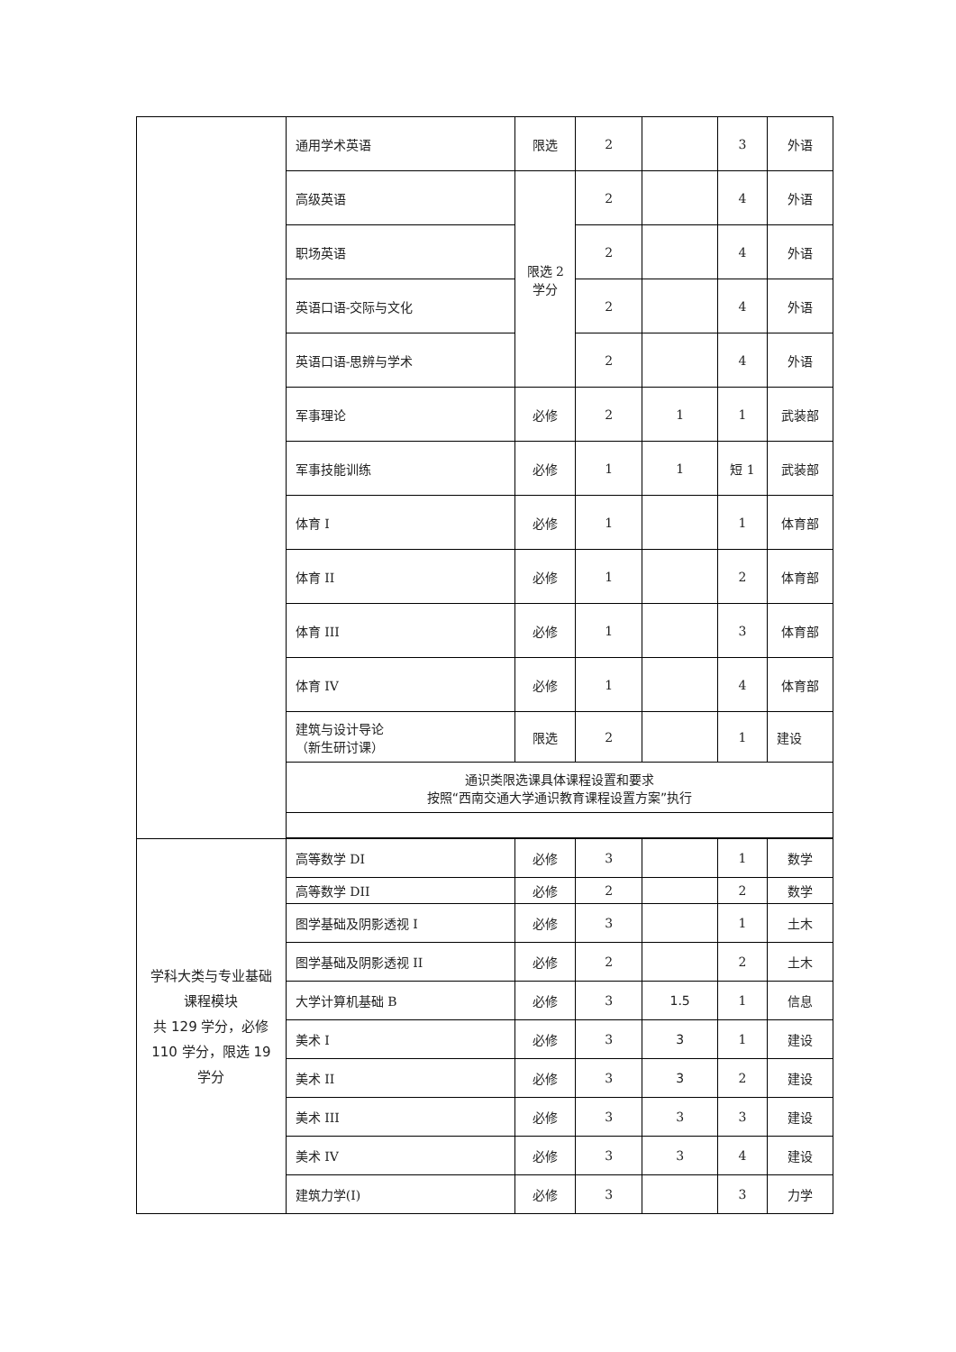| | 通用学术英语 | 限选 | 2 | | 3 | 外语 |
| | 高级英语 | 限选 2 学分 | 2 | | 4 | 外语 |
| | 职场英语 | | 2 | | 4 | 外语 |
| | 英语口语-交际与文化 | | 2 | | 4 | 外语 |
| | 英语口语-思辨与学术 | | 2 | | 4 | 外语 |
| | 军事理论 | 必修 | 2 | 1 | 1 | 武装部 |
| | 军事技能训练 | 必修 | 1 | 1 | 短 1 | 武装部 |
| | 体育 I | 必修 | 1 | | 1 | 体育部 |
| | 体育 II | 必修 | 1 | | 2 | 体育部 |
| | 体育 III | 必修 | 1 | | 3 | 体育部 |
| | 体育 IV | 必修 | 1 | | 4 | 体育部 |
| | 建筑与设计导论 （新生研讨课） | 限选 | 2 | | 1 | 建设 |
| | 通识类限选课具体课程设置和要求 按照“西南交通大学通识教育课程设置方案”执行 | | | | | |
| 学科大类与专业基础课程模块 共 129 学分，必修 110 学分，限选 19 学分 | 高等数学 DI | 必修 | 3 | | 1 | 数学 |
| | 高等数学 DII | 必修 | 2 | | 2 | 数学 |
| | 图学基础及阴影透视 I | 必修 | 3 | | 1 | 土木 |
| | 图学基础及阴影透视 II | 必修 | 2 | | 2 | 土木 |
| | 大学计算机基础 B | 必修 | 3 | 1.5 | 1 | 信息 |
| | 美术 I | 必修 | 3 | 3 | 1 | 建设 |
| | 美术 II | 必修 | 3 | 3 | 2 | 建设 |
| | 美术 III | 必修 | 3 | 3 | 3 | 建设 |
| | 美术 IV | 必修 | 3 | 3 | 4 | 建设 |
| | 建筑力学(I) | 必修 | 3 | | 3 | 力学 |